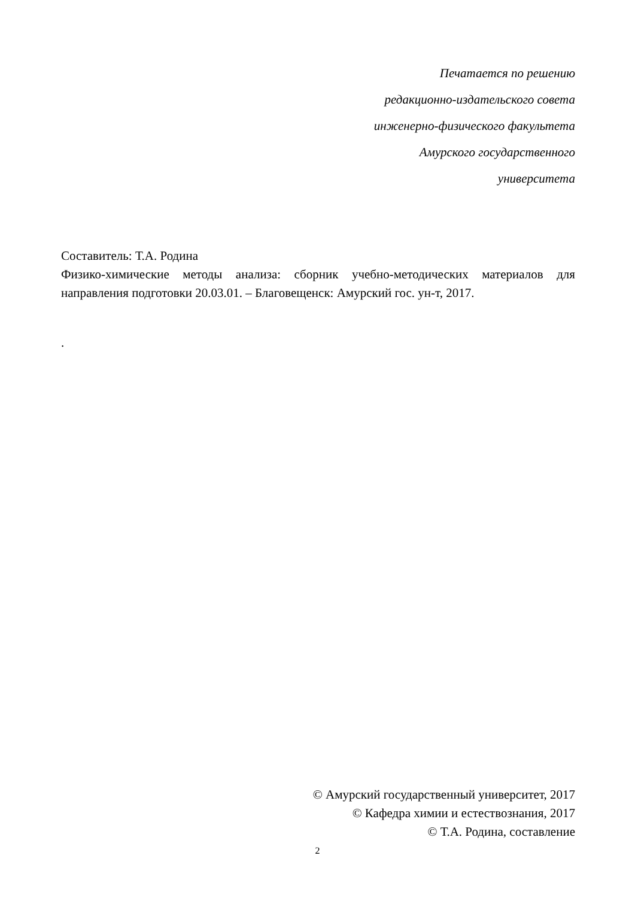Печатается по решению
редакционно-издательского совета
инженерно-физического факультета
Амурского государственного
университета
Составитель: Т.А. Родина
Физико-химические методы анализа: сборник учебно-методических материалов для направления подготовки 20.03.01. – Благовещенск: Амурский гос. ун-т, 2017.
.
© Амурский государственный университет, 2017
© Кафедра химии и естествознания, 2017
© Т.А. Родина, составление
2